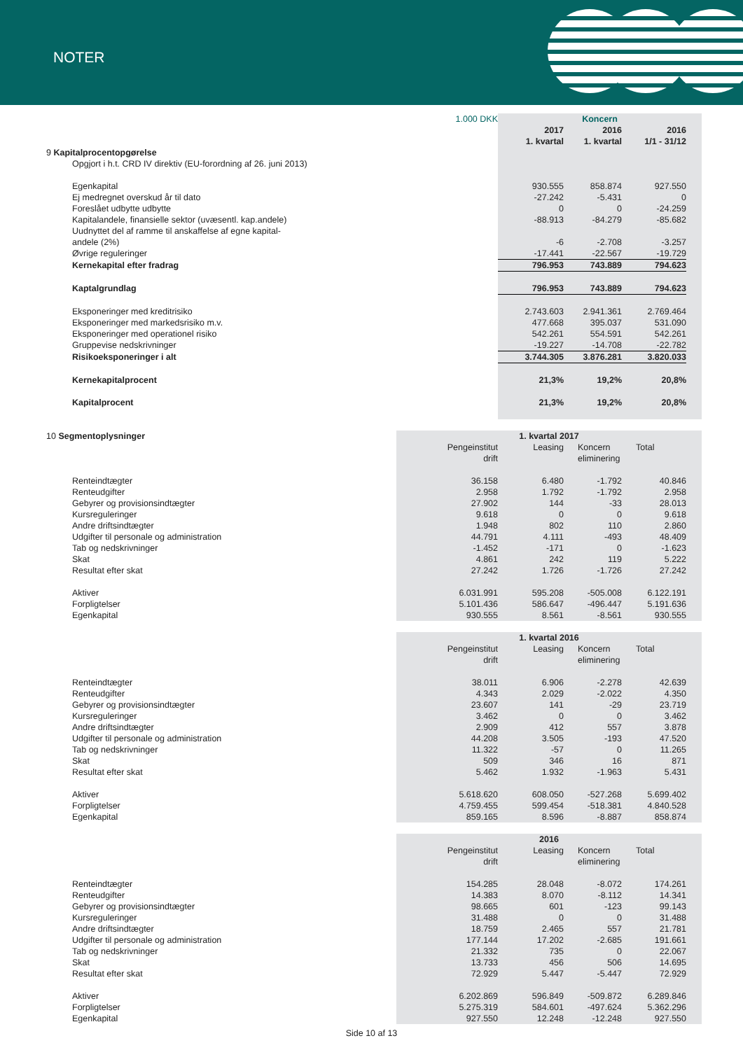NOTER
| | 1.000 DKK | Koncern | | | |
| | | 2017 | 2016 | 2016 | |
| | | 1. kvartal | 1. kvartal | 1/1 - 31/12 | |
| 9 Kapitalprocentopgørelse | | | | | |
| Opgjort i h.t. CRD IV direktiv (EU-forordning af 26. juni 2013) | | | | | |
| Egenkapital | | 930.555 | 858.874 | 927.550 | |
| Ej medregnet overskud år til dato | | -27.242 | -5.431 | 0 | |
| Foreslået udbytte udbytte | | 0 | 0 | -24.259 | |
| Kapitalandele, finansielle sektor (uvæsentl. kap.andele) | | -88.913 | -84.279 | -85.682 | |
| Uudnyttet del af ramme til anskaffelse af egne kapital- andele (2%) | | -6 | -2.708 | -3.257 | |
| Øvrige reguleringer | | -17.441 | -22.567 | -19.729 | |
| Kernekapital efter fradrag | | 796.953 | 743.889 | 794.623 | |
| Kaptalgrundlag | | 796.953 | 743.889 | 794.623 | |
| Eksponeringer med kreditrisiko | | 2.743.603 | 2.941.361 | 2.769.464 | |
| Eksponeringer med markedsrisiko m.v. | | 477.668 | 395.037 | 531.090 | |
| Eksponeringer med operationel risiko | | 542.261 | 554.591 | 542.261 | |
| Gruppevise nedskrivninger | | -19.227 | -14.708 | -22.782 | |
| Risikoeksponeringer i alt | | 3.744.305 | 3.876.281 | 3.820.033 | |
| Kernekapitalprocent | | 21,3% | 19,2% | 20,8% | |
| Kapitalprocent | | 21,3% | 19,2% | 20,8% | |
| 10 Segmentoplysninger | 1. kvartal 2017 | | | | |
| | Pengeinstitut drift | Leasing | Koncern eliminering | Total | |
| Renteindtægter | 36.158 | 6.480 | -1.792 | 40.846 | |
| Renteudgifter | 2.958 | 1.792 | -1.792 | 2.958 | |
| Gebyrer og provisionsindtægter | 27.902 | 144 | -33 | 28.013 | |
| Kursreguleringer | 9.618 | 0 | 0 | 9.618 | |
| Andre driftsindtægter | 1.948 | 802 | 110 | 2.860 | |
| Udgifter til personale og administration | 44.791 | 4.111 | -493 | 48.409 | |
| Tab og nedskrivninger | -1.452 | -171 | 0 | -1.623 | |
| Skat | 4.861 | 242 | 119 | 5.222 | |
| Resultat efter skat | 27.242 | 1.726 | -1.726 | 27.242 | |
| Aktiver | 6.031.991 | 595.208 | -505.008 | 6.122.191 | |
| Forpligtelser | 5.101.436 | 586.647 | -496.447 | 5.191.636 | |
| Egenkapital | 930.555 | 8.561 | -8.561 | 930.555 | |
| | 1. kvartal 2016 | | | | |
| | Pengeinstitut drift | Leasing | Koncern eliminering | Total | |
| Renteindtægter | 38.011 | 6.906 | -2.278 | 42.639 | |
| Renteudgifter | 4.343 | 2.029 | -2.022 | 4.350 | |
| Gebyrer og provisionsindtægter | 23.607 | 141 | -29 | 23.719 | |
| Kursreguleringer | 3.462 | 0 | 0 | 3.462 | |
| Andre driftsindtægter | 2.909 | 412 | 557 | 3.878 | |
| Udgifter til personale og administration | 44.208 | 3.505 | -193 | 47.520 | |
| Tab og nedskrivninger | 11.322 | -57 | 0 | 11.265 | |
| Skat | 509 | 346 | 16 | 871 | |
| Resultat efter skat | 5.462 | 1.932 | -1.963 | 5.431 | |
| Aktiver | 5.618.620 | 608.050 | -527.268 | 5.699.402 | |
| Forpligtelser | 4.759.455 | 599.454 | -518.381 | 4.840.528 | |
| Egenkapital | 859.165 | 8.596 | -8.887 | 858.874 | |
| | 2016 | | | | |
| | Pengeinstitut drift | Leasing | Koncern eliminering | Total | |
| Renteindtægter | 154.285 | 28.048 | -8.072 | 174.261 | |
| Renteudgifter | 14.383 | 8.070 | -8.112 | 14.341 | |
| Gebyrer og provisionsindtægter | 98.665 | 601 | -123 | 99.143 | |
| Kursreguleringer | 31.488 | 0 | 0 | 31.488 | |
| Andre driftsindtægter | 18.759 | 2.465 | 557 | 21.781 | |
| Udgifter til personale og administration | 177.144 | 17.202 | -2.685 | 191.661 | |
| Tab og nedskrivninger | 21.332 | 735 | 0 | 22.067 | |
| Skat | 13.733 | 456 | 506 | 14.695 | |
| Resultat efter skat | 72.929 | 5.447 | -5.447 | 72.929 | |
| Aktiver | 6.202.869 | 596.849 | -509.872 | 6.289.846 | |
| Forpligtelser | 5.275.319 | 584.601 | -497.624 | 5.362.296 | |
| Egenkapital | 927.550 | 12.248 | -12.248 | 927.550 | |
Side 10 af 13